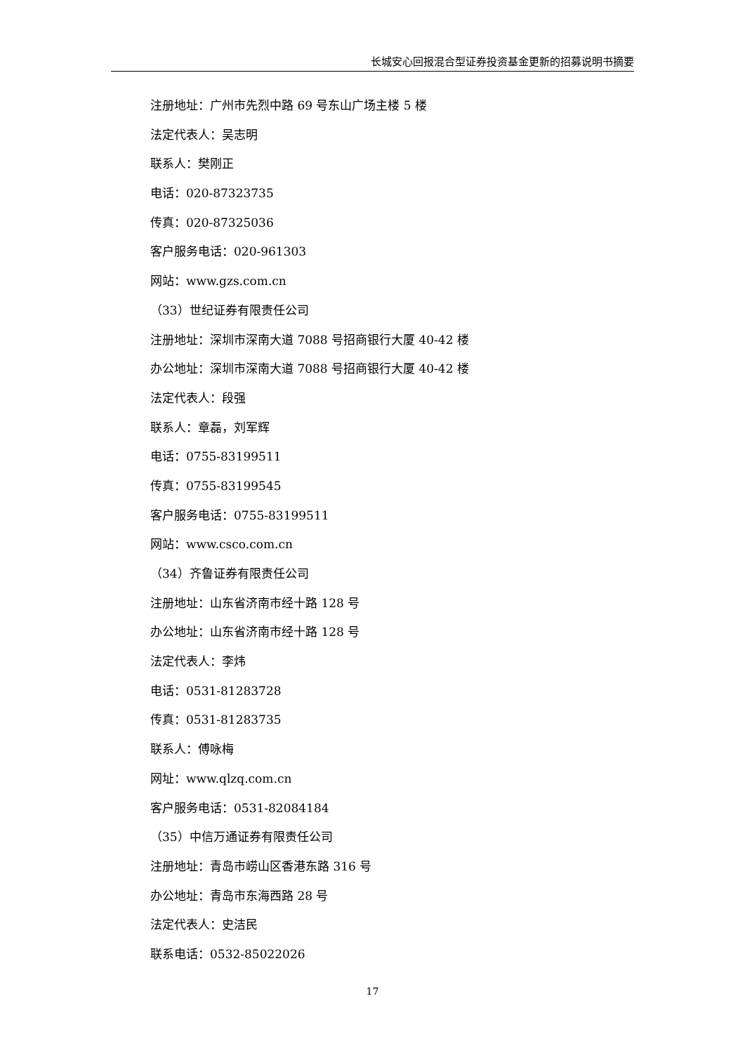长城安心回报混合型证券投资基金更新的招募说明书摘要
注册地址：广州市先烈中路 69 号东山广场主楼 5 楼
法定代表人：吴志明
联系人：樊刚正
电话：020-87323735
传真：020-87325036
客户服务电话：020-961303
网站：www.gzs.com.cn
（33）世纪证券有限责任公司
注册地址：深圳市深南大道 7088 号招商银行大厦 40-42 楼
办公地址：深圳市深南大道 7088 号招商银行大厦 40-42 楼
法定代表人：段强
联系人：章磊，刘军辉
电话：0755-83199511
传真：0755-83199545
客户服务电话：0755-83199511
网站：www.csco.com.cn
（34）齐鲁证券有限责任公司
注册地址：山东省济南市经十路 128 号
办公地址：山东省济南市经十路 128 号
法定代表人：李炜
电话：0531-81283728
传真：0531-81283735
联系人：傅咏梅
网址：www.qlzq.com.cn
客户服务电话：0531-82084184
（35）中信万通证券有限责任公司
注册地址：青岛市崂山区香港东路 316 号
办公地址：青岛市东海西路 28 号
法定代表人：史洁民
联系电话：0532-85022026
17